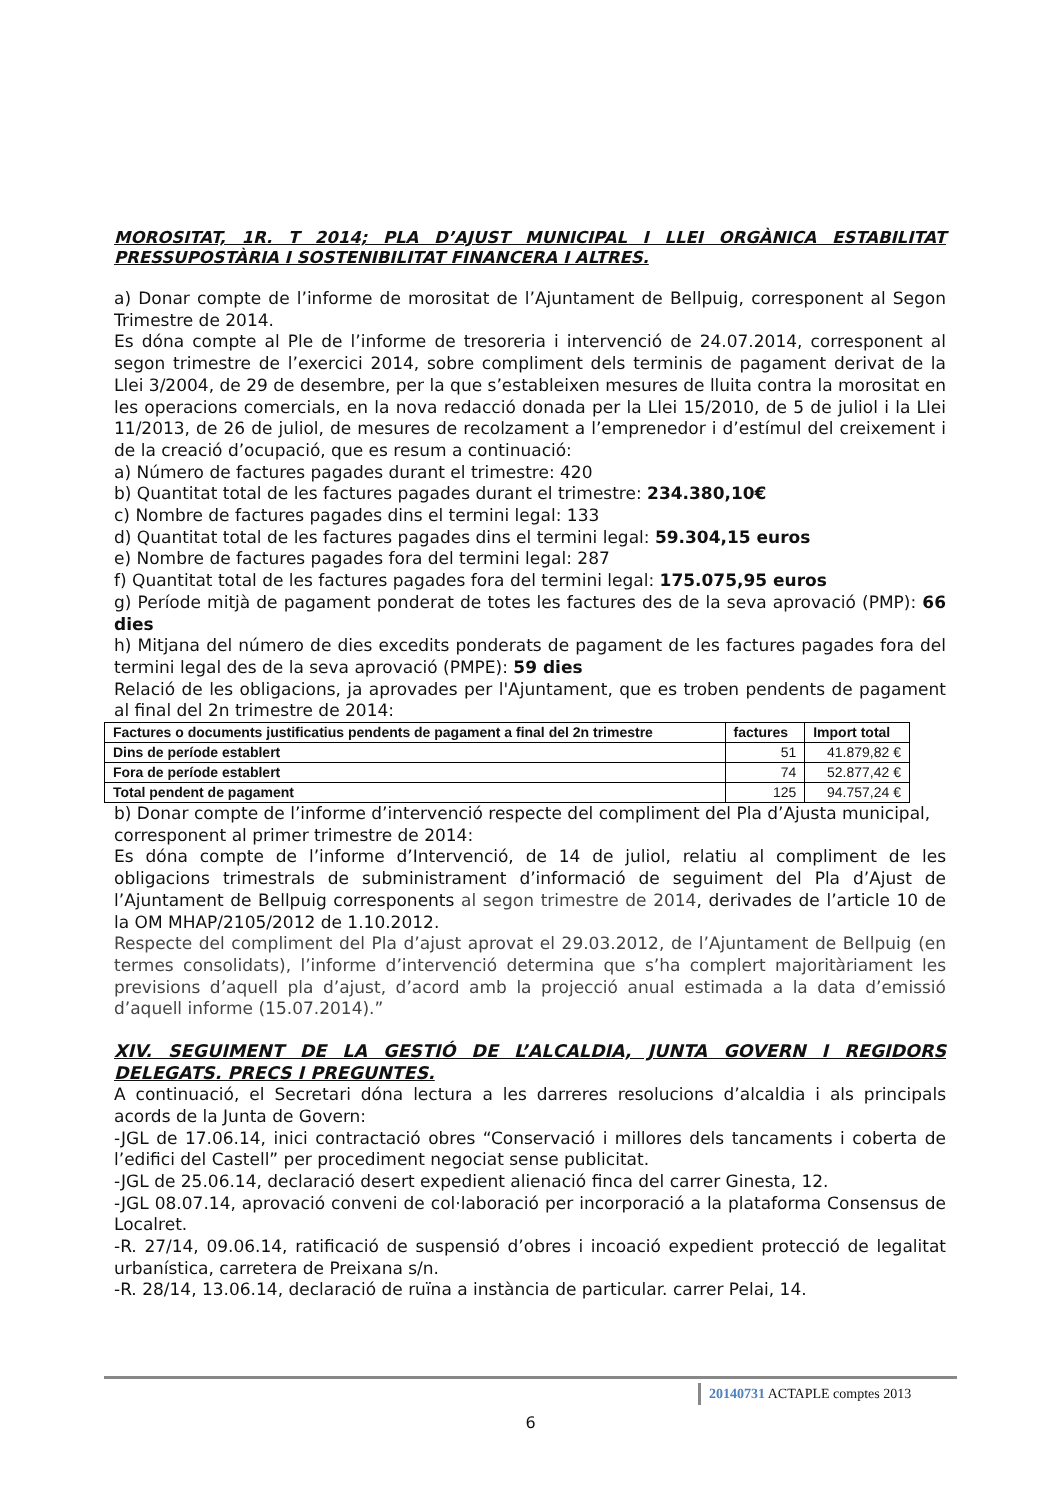MOROSITAT, 1R. T 2014; PLA D’AJUST MUNICIPAL I LLEI ORGÀNICA ESTABILITAT PRESSUPOSTÀRIA I SOSTENIBILITAT FINANCERA I ALTRES.
a) Donar compte de l’informe de morositat de l’Ajuntament de Bellpuig, corresponent al Segon Trimestre de 2014.
Es dóna compte al Ple de l’informe de tresoreria i intervenció de 24.07.2014, corresponent al segon trimestre de l’exercici 2014, sobre compliment dels terminis de pagament derivat de la Llei 3/2004, de 29 de desembre, per la que s’estableixen mesures de lluita contra la morositat en les operacions comercials, en la nova redacció donada per la Llei 15/2010, de 5 de juliol i la Llei 11/2013, de 26 de juliol, de mesures de recolzament a l’emprenedor i d’estímul del creixement i de la creació d’ocupació, que es resum a continuació:
a) Número de factures pagades durant el trimestre: 420
b) Quantitat total de les factures pagades durant el trimestre: 234.380,10€
c) Nombre de factures pagades dins el termini legal: 133
d) Quantitat total de les factures pagades dins el termini legal: 59.304,15 euros
e) Nombre de factures pagades fora del termini legal: 287
f) Quantitat total de les factures pagades fora del termini legal: 175.075,95 euros
g) Període mitjà de pagament ponderat de totes les factures des de la seva aprovació (PMP): 66 dies
h) Mitjana del número de dies excedits ponderats de pagament de les factures pagades fora del termini legal des de la seva aprovació (PMPE): 59 dies
Relació de les obligacions, ja aprovades per l'Ajuntament, que es troben pendents de pagament al final del 2n trimestre de 2014:
| Factures o documents justificatius pendents de pagament a final del 2n trimestre | factures | Import total |
| --- | --- | --- |
| Dins de període establert | 51 | 41.879,82 € |
| Fora de període establert | 74 | 52.877,42 € |
| Total pendent de pagament | 125 | 94.757,24 € |
b) Donar compte de l’informe d’intervenció respecte del compliment del Pla d’Ajusta municipal, corresponent al primer trimestre de 2014:
Es dóna compte de l’informe d’Intervenció, de 14 de juliol, relatiu al compliment de les obligacions trimestrals de subministrament d’informació de seguiment del Pla d’Ajust de l’Ajuntament de Bellpuig corresponents al segon trimestre de 2014, derivades de l’article 10 de la OM MHAP/2105/2012 de 1.10.2012.
Respecte del compliment del Pla d’ajust aprovat el 29.03.2012, de l’Ajuntament de Bellpuig (en termes consolidats), l’informe d’intervenció determina que s’ha complert majoritàriament les previsions d’aquell pla d’ajust, d’acord amb la projecció anual estimada a la data d’emissió d’aquell informe (15.07.2014).”
XIV. SEGUIMENT DE LA GESTIÓ DE L’ALCALDIA, JUNTA GOVERN I REGIDORS DELEGATS. PRECS I PREGUNTES.
A continuació, el Secretari dóna lectura a les darreres resolucions d’alcaldia i als principals acords de la Junta de Govern:
-JGL de 17.06.14, inici contractació obres “Conservació i millores dels tancaments i coberta de l’edifici del Castell” per procediment negociat sense publicitat.
-JGL de 25.06.14, declaració desert expedient alienació finca del carrer Ginesta, 12.
-JGL 08.07.14, aprovació conveni de col·laboració per incorporació a la plataforma Consensus de Localret.
-R. 27/14, 09.06.14, ratificació de suspensió d’obres i incoació expedient protecció de legalitat urbanística, carretera de Preixana s/n.
-R. 28/14, 13.06.14, declaració de ruïna a instància de particular. carrer Pelai, 14.
20140731 ACTAPLE comptes 2013
6